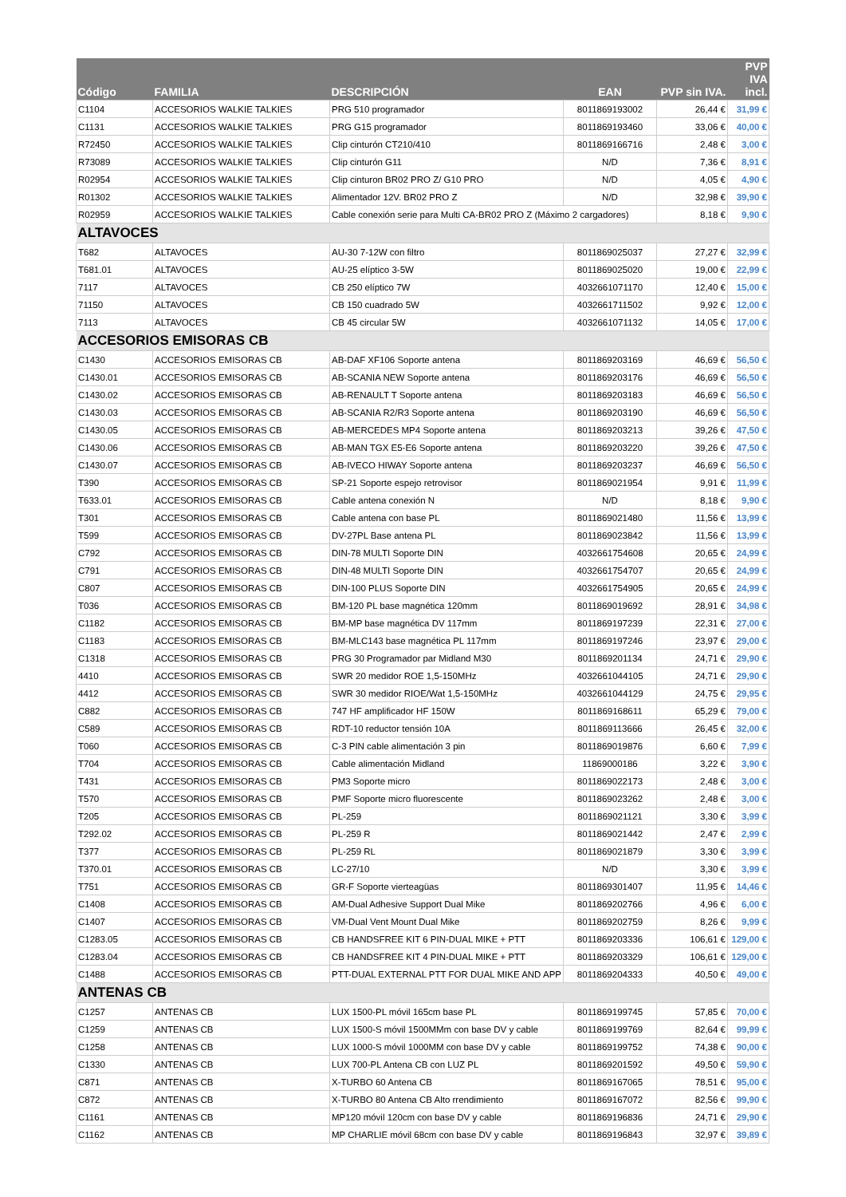| Código | FAMILIA | DESCRIPCIÓN | EAN | PVP sin IVA. | PVP IVA incl. |
| --- | --- | --- | --- | --- | --- |
| C1104 | ACCESORIOS WALKIE TALKIES | PRG 510 programador | 8011869193002 | 26,44 € | 31,99 € |
| C1131 | ACCESORIOS WALKIE TALKIES | PRG G15 programador | 8011869193460 | 33,06 € | 40,00 € |
| R72450 | ACCESORIOS WALKIE TALKIES | Clip cinturón CT210/410 | 8011869166716 | 2,48 € | 3,00 € |
| R73089 | ACCESORIOS WALKIE TALKIES | Clip cinturón G11 | N/D | 7,36 € | 8,91 € |
| R02954 | ACCESORIOS WALKIE TALKIES | Clip cinturon BR02 PRO Z/ G10 PRO | N/D | 4,05 € | 4,90 € |
| R01302 | ACCESORIOS WALKIE TALKIES | Alimentador 12V. BR02 PRO Z | N/D | 32,98 € | 39,90 € |
| R02959 | ACCESORIOS WALKIE TALKIES | Cable conexión serie para Multi CA-BR02 PRO Z (Máximo 2 cargadores) | | 8,18 € | 9,90 € |
| ALTAVOCES | | | | | |
| T682 | ALTAVOCES | AU-30 7-12W con filtro | 8011869025037 | 27,27 € | 32,99 € |
| T681.01 | ALTAVOCES | AU-25 elíptico 3-5W | 8011869025020 | 19,00 € | 22,99 € |
| 7117 | ALTAVOCES | CB 250 elíptico 7W | 4032661071170 | 12,40 € | 15,00 € |
| 71150 | ALTAVOCES | CB 150 cuadrado 5W | 4032661711502 | 9,92 € | 12,00 € |
| 7113 | ALTAVOCES | CB 45 circular 5W | 4032661071132 | 14,05 € | 17,00 € |
| ACCESORIOS EMISORAS CB | | | | | |
| C1430 | ACCESORIOS EMISORAS CB | AB-DAF XF106 Soporte antena | 8011869203169 | 46,69 € | 56,50 € |
| C1430.01 | ACCESORIOS EMISORAS CB | AB-SCANIA NEW Soporte antena | 8011869203176 | 46,69 € | 56,50 € |
| C1430.02 | ACCESORIOS EMISORAS CB | AB-RENAULT T Soporte antena | 8011869203183 | 46,69 € | 56,50 € |
| C1430.03 | ACCESORIOS EMISORAS CB | AB-SCANIA R2/R3 Soporte antena | 8011869203190 | 46,69 € | 56,50 € |
| C1430.05 | ACCESORIOS EMISORAS CB | AB-MERCEDES MP4 Soporte antena | 8011869203213 | 39,26 € | 47,50 € |
| C1430.06 | ACCESORIOS EMISORAS CB | AB-MAN TGX E5-E6 Soporte antena | 8011869203220 | 39,26 € | 47,50 € |
| C1430.07 | ACCESORIOS EMISORAS CB | AB-IVECO HIWAY Soporte antena | 8011869203237 | 46,69 € | 56,50 € |
| T390 | ACCESORIOS EMISORAS CB | SP-21 Soporte espejo retrovisor | 8011869021954 | 9,91 € | 11,99 € |
| T633.01 | ACCESORIOS EMISORAS CB | Cable antena conexión N | N/D | 8,18 € | 9,90 € |
| T301 | ACCESORIOS EMISORAS CB | Cable antena con base PL | 8011869021480 | 11,56 € | 13,99 € |
| T599 | ACCESORIOS EMISORAS CB | DV-27PL Base antena PL | 8011869023842 | 11,56 € | 13,99 € |
| C792 | ACCESORIOS EMISORAS CB | DIN-78 MULTI Soporte DIN | 4032661754608 | 20,65 € | 24,99 € |
| C791 | ACCESORIOS EMISORAS CB | DIN-48 MULTI Soporte DIN | 4032661754707 | 20,65 € | 24,99 € |
| C807 | ACCESORIOS EMISORAS CB | DIN-100 PLUS Soporte DIN | 4032661754905 | 20,65 € | 24,99 € |
| T036 | ACCESORIOS EMISORAS CB | BM-120 PL base magnética 120mm | 8011869019692 | 28,91 € | 34,98 € |
| C1182 | ACCESORIOS EMISORAS CB | BM-MP base magnética DV 117mm | 8011869197239 | 22,31 € | 27,00 € |
| C1183 | ACCESORIOS EMISORAS CB | BM-MLC143 base magnética PL 117mm | 8011869197246 | 23,97 € | 29,00 € |
| C1318 | ACCESORIOS EMISORAS CB | PRG 30 Programador par Midland M30 | 8011869201134 | 24,71 € | 29,90 € |
| 4410 | ACCESORIOS EMISORAS CB | SWR 20 medidor ROE 1,5-150MHz | 4032661044105 | 24,71 € | 29,90 € |
| 4412 | ACCESORIOS EMISORAS CB | SWR 30 medidor RIOE/Wat 1,5-150MHz | 4032661044129 | 24,75 € | 29,95 € |
| C882 | ACCESORIOS EMISORAS CB | 747 HF amplificador HF 150W | 8011869168611 | 65,29 € | 79,00 € |
| C589 | ACCESORIOS EMISORAS CB | RDT-10 reductor tensión 10A | 8011869113666 | 26,45 € | 32,00 € |
| T060 | ACCESORIOS EMISORAS CB | C-3 PIN cable alimentación 3 pin | 8011869019876 | 6,60 € | 7,99 € |
| T704 | ACCESORIOS EMISORAS CB | Cable alimentación Midland | 11869000186 | 3,22 € | 3,90 € |
| T431 | ACCESORIOS EMISORAS CB | PM3 Soporte micro | 8011869022173 | 2,48 € | 3,00 € |
| T570 | ACCESORIOS EMISORAS CB | PMF Soporte micro fluorescente | 8011869023262 | 2,48 € | 3,00 € |
| T205 | ACCESORIOS EMISORAS CB | PL-259 | 8011869021121 | 3,30 € | 3,99 € |
| T292.02 | ACCESORIOS EMISORAS CB | PL-259 R | 8011869021442 | 2,47 € | 2,99 € |
| T377 | ACCESORIOS EMISORAS CB | PL-259 RL | 8011869021879 | 3,30 € | 3,99 € |
| T370.01 | ACCESORIOS EMISORAS CB | LC-27/10 | N/D | 3,30 € | 3,99 € |
| T751 | ACCESORIOS EMISORAS CB | GR-F Soporte vierteagüas | 8011869301407 | 11,95 € | 14,46 € |
| C1408 | ACCESORIOS EMISORAS CB | AM-Dual Adhesive Support Dual Mike | 8011869202766 | 4,96 € | 6,00 € |
| C1407 | ACCESORIOS EMISORAS CB | VM-Dual Vent Mount Dual Mike | 8011869202759 | 8,26 € | 9,99 € |
| C1283.05 | ACCESORIOS EMISORAS CB | CB HANDSFREE KIT 6 PIN-DUAL MIKE + PTT | 8011869203336 | 106,61 € | 129,00 € |
| C1283.04 | ACCESORIOS EMISORAS CB | CB HANDSFREE KIT 4 PIN-DUAL MIKE + PTT | 8011869203329 | 106,61 € | 129,00 € |
| C1488 | ACCESORIOS EMISORAS CB | PTT-DUAL EXTERNAL PTT FOR DUAL MIKE AND APP | 8011869204333 | 40,50 € | 49,00 € |
| ANTENAS CB | | | | | |
| C1257 | ANTENAS CB | LUX 1500-PL móvil 165cm base PL | 8011869199745 | 57,85 € | 70,00 € |
| C1259 | ANTENAS CB | LUX 1500-S móvil 1500MMm con base DV y cable | 8011869199769 | 82,64 € | 99,99 € |
| C1258 | ANTENAS CB | LUX 1000-S móvil 1000MM con base DV y cable | 8011869199752 | 74,38 € | 90,00 € |
| C1330 | ANTENAS CB | LUX 700-PL Antena CB con LUZ PL | 8011869201592 | 49,50 € | 59,90 € |
| C871 | ANTENAS CB | X-TURBO 60 Antena CB | 8011869167065 | 78,51 € | 95,00 € |
| C872 | ANTENAS CB | X-TURBO 80 Antena CB Alto rrendimiento | 8011869167072 | 82,56 € | 99,90 € |
| C1161 | ANTENAS CB | MP120 móvil 120cm con base DV y cable | 8011869196836 | 24,71 € | 29,90 € |
| C1162 | ANTENAS CB | MP CHARLIE móvil 68cm con base DV y cable | 8011869196843 | 32,97 € | 39,89 € |